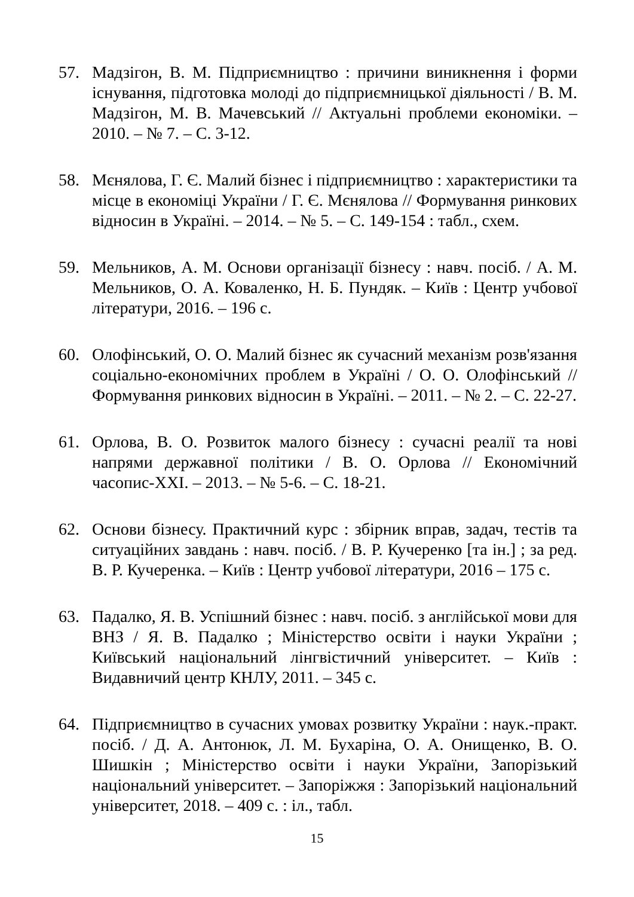57. Мадзігон, В. М. Підприємництво : причини виникнення і форми існування, підготовка молоді до підприємницької діяльності / В. М. Мадзігон, М. В. Мачевський // Актуальні проблеми економіки. – 2010. – № 7. – С. 3-12.
58. Мєнялова, Г. Є. Малий бізнес і підприємництво : характеристики та місце в економіці України / Г. Є. Мєнялова // Формування ринкових відносин в Україні. – 2014. – № 5. – С. 149-154 : табл., схем.
59. Мельников, А. М. Основи організації бізнесу : навч. посіб. / А. М. Мельников, О. А. Коваленко, Н. Б. Пундяк. – Київ : Центр учбової літератури, 2016. – 196 с.
60. Олофінський, О. О. Малий бізнес як сучасний механізм розв'язання соціально-економічних проблем в Україні / О. О. Олофінський // Формування ринкових відносин в Україні. – 2011. – № 2. – С. 22-27.
61. Орлова, В. О. Розвиток малого бізнесу : сучасні реалії та нові напрями державної політики / В. О. Орлова // Економічний часопис-XXI. – 2013. – № 5-6. – С. 18-21.
62. Основи бізнесу. Практичний курс : збірник вправ, задач, тестів та ситуаційних завдань : навч. посіб. / В. Р. Кучеренко [та ін.] ; за ред. В. Р. Кучеренка. – Київ : Центр учбової літератури, 2016 – 175 с.
63. Падалко, Я. В. Успішний бізнес : навч. посіб. з англійської мови для ВНЗ / Я. В. Падалко ; Міністерство освіти і науки України ; Київський національний лінгвістичний університет. – Київ : Видавничий центр КНЛУ, 2011. – 345 с.
64. Підприємництво в сучасних умовах розвитку України : наук.-практ. посіб. / Д. А. Антонюк, Л. М. Бухаріна, О. А. Онищенко, В. О. Шишкін ; Міністерство освіти і науки України, Запорізький національний університет. – Запоріжжя : Запорізький національний університет, 2018. – 409 с. : іл., табл.
15